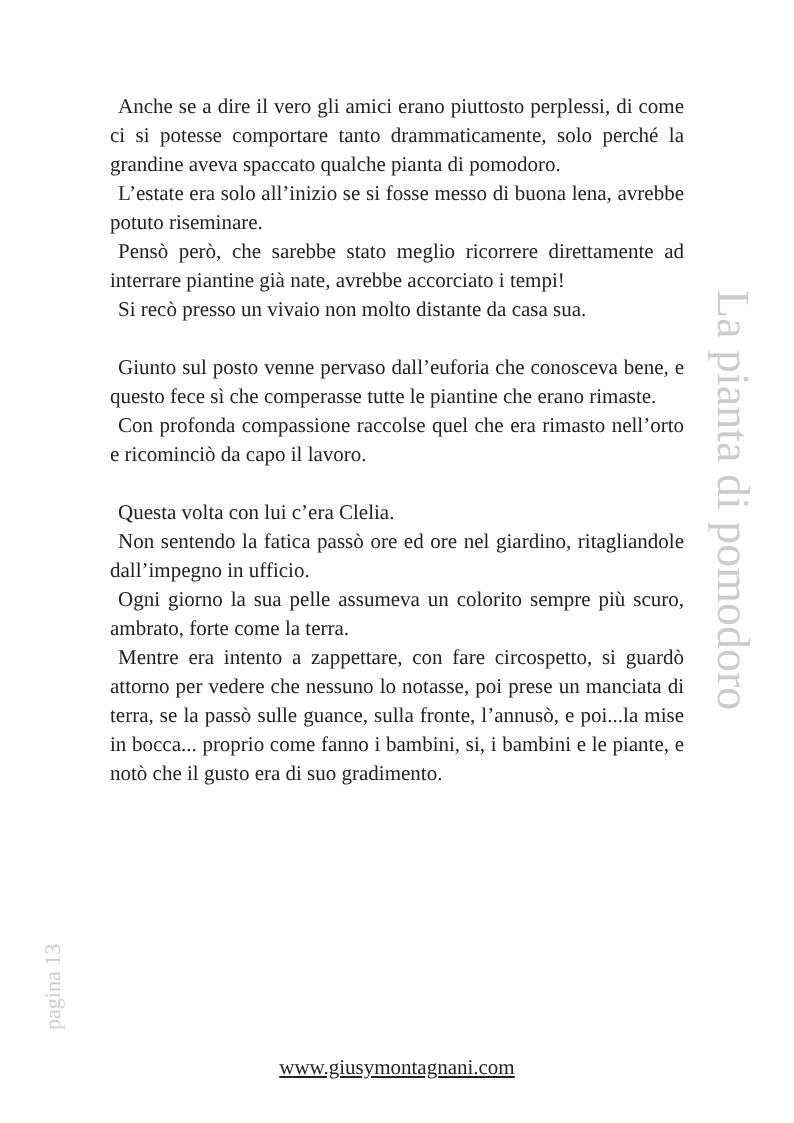Anche se a dire il vero gli amici erano piuttosto perplessi, di come ci si potesse comportare tanto drammaticamente, solo perché la grandine aveva spaccato qualche pianta di pomodoro.
L’estate era solo all’inizio se si fosse messo di buona lena, avrebbe potuto riseminare.
Pensò però, che sarebbe stato meglio ricorrere direttamente ad interrare piantine già nate, avrebbe accorciato i tempi!
Si recò presso un vivaio non molto distante da casa sua.
Giunto sul posto venne pervaso dall’euforia che conosceva bene, e questo fece sì che comperasse tutte le piantine che erano rimaste.
Con profonda compassione raccolse quel che era rimasto nell’orto e ricominciò da capo il lavoro.
Questa volta con lui c’era Clelia.
Non sentendo la fatica passò ore ed ore nel giardino, ritagliandole dall’impegno in ufficio.
Ogni giorno la sua pelle assumeva un colorito sempre più scuro, ambrato, forte come la terra.
Mentre era intento a zappettare, con fare circospetto, si guardò attorno per vedere che nessuno lo notasse, poi prese un manciata di terra, se la passò sulle guance, sulla fronte, l’annusò, e poi...la mise in bocca... proprio come fanno i bambini, si, i bambini e le piante, e notò che il gusto era di suo gradimento.
La pianta di pomodoro
pagina 13
www.giusymontagnani.com